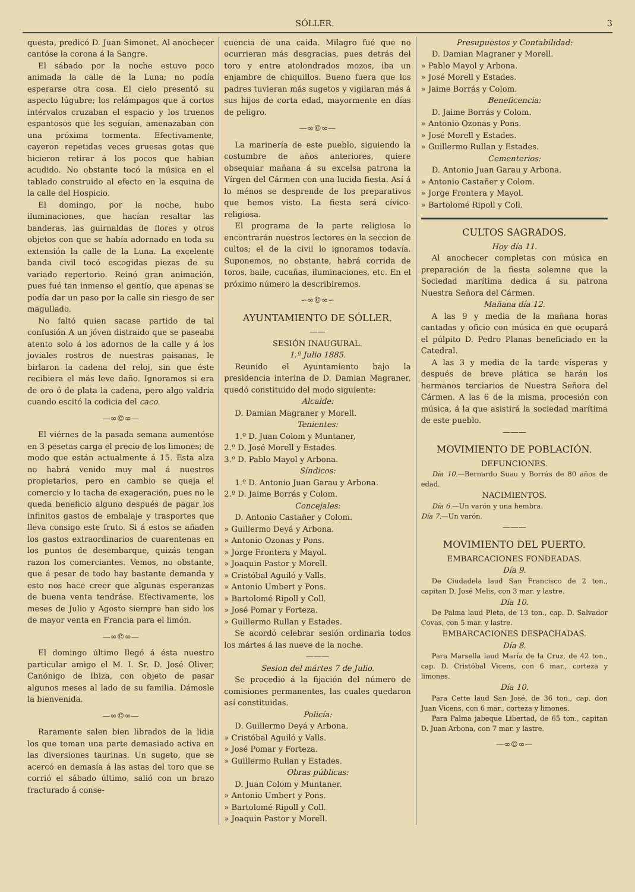SÓLLER. 3
questa, predicó D. Juan Simonet. Al anochecer cantóse la corona á la Sangre.
El sábado por la noche estuvo poco animada la calle de la Luna; no podía esperarse otra cosa. El cielo presentó su aspecto lúgubre; los relámpagos que á cortos intérvalos cruzaban el espacio y los truenos espantosos que les seguían, amenazaban con una próxima tormenta. Efectivamente, cayeron repetidas veces gruesas gotas que hicieron retirar á los pocos que habian acudido. No obstante tocó la música en el tablado construido al efecto en la esquina de la calle del Hospicio.
El domingo, por la noche, hubo iluminaciones, que hacían resaltar las banderas, las guirnaldas de flores y otros objetos con que se había adornado en toda su extensión la calle de la Luna. La excelente banda civil tocó escogidas piezas de su variado repertorio. Reinó gran animación, pues fué tan inmenso el gentío, que apenas se podía dar un paso por la calle sin riesgo de ser magullado.
No faltó quien sacase partido de tal confusión A un jóven distraido que se paseaba atento solo á los adornos de la calle y á los joviales rostros de nuestras paisanas, le birlaron la cadena del reloj, sin que éste recibiera el más leve daño. Ignoramos si era de oro ó de plata la cadena, pero algo valdría cuando escitó la codicia del caco.
—∞©∞—
El viérnes de la pasada semana aumentóse en 3 pesetas carga el precio de los limones; de modo que están actualmente á 15. Esta alza no habrá venido muy mal á nuestros propietarios, pero en cambio se queja el comercio y lo tacha de exageración, pues no le queda beneficio alguno después de pagar los infinitos gastos de embalaje y trasportes que lleva consigo este fruto. Si á estos se añaden los gastos extraordinarios de cuarentenas en los puntos de desembarque, quizás tengan razon los comerciantes. Vemos, no obstante, que á pesar de todo hay bastante demanda y esto nos hace creer que algunas esperanzas de buena venta tendráse. Efectivamente, los meses de Julio y Agosto siempre han sido los de mayor venta en Francia para el limón.
—∞©∞—
El domingo último llegó á ésta nuestro particular amigo el M. I. Sr. D. José Oliver, Canónigo de Ibiza, con objeto de pasar algunos meses al lado de su familia. Dámosle la bienvenida.
—∞©∞—
Raramente salen bien librados de la lidia los que toman una parte demasiado activa en las diversiones taurinas. Un sugeto, que se acercó en demasía á las astas del toro que se corrió el sábado último, salió con un brazo fracturado á conse-
cuencia de una caida. Milagro fué que no ocurrieran más desgracias, pues detrás del toro y entre atolondrados mozos, iba un enjambre de chiquillos. Bueno fuera que los padres tuvieran más sugetos y vigilaran más á sus hijos de corta edad, mayormente en días de peligro.
—∞©∞—
La marinería de este pueblo, siguiendo la costumbre de años anteriores, quiere obsequiar mañana á su excelsa patrona la Vírgen del Cármen con una lucida fiesta. Así á lo ménos se desprende de los preparativos que hemos visto. La fiesta será cívico-religiosa.
El programa de la parte religiosa lo encontrarán nuestros lectores en la seccion de cultos; el de la civil lo ignoramos todavía. Suponemos, no obstante, habrá corrida de toros, baile, cucañas, iluminaciones, etc. En el próximo número la describiremos.
∽∞©∞∽
AYUNTAMIENTO DE SÓLLER.
——
SESIÓN INAUGURAL.
1.º Julio 1885.
Reunido el Ayuntamiento bajo la presidencia interina de D. Damian Magraner, quedó constituido del modo siguiente:
Alcalde:
D. Damian Magraner y Morell.
Tenientes:
1.º D. Juan Colom y Muntaner,
2.º D. José Morell y Estades.
3.º D. Pablo Mayol y Arbona.
Síndicos:
1.º D. Antonio Juan Garau y Arbona.
2.º D. Jaime Borrás y Colom.
Concejales:
D. Antonio Castañer y Colom.
» Guillermo Deyá y Arbona.
» Antonio Ozonas y Pons.
» Jorge Frontera y Mayol.
» Joaquin Pastor y Morell.
» Cristóbal Aguiló y Valls.
» Antonio Umbert y Pons.
» Bartolomé Ripoll y Coll.
» José Pomar y Forteza.
» Guillermo Rullan y Estades.
Se acordó celebrar sesión ordinaria todos los mártes á las nueve de la noche.
———
Sesion del mártes 7 de Julio.
Se procedió á la fijación del número de comisiones permanentes, las cuales quedaron así constituidas.
Policía:
D. Guillermo Deyá y Arbona.
» Cristóbal Aguiló y Valls.
» José Pomar y Forteza.
» Guillermo Rullan y Estades.
Obras públicas:
D. Juan Colom y Muntaner.
» Antonio Umbert y Pons.
» Bartolomé Ripoll y Coll.
» Joaquin Pastor y Morell.
Presupuestos y Contabilidad:
D. Damian Magraner y Morell.
» Pablo Mayol y Arbona.
» José Morell y Estades.
» Jaime Borrás y Colom.
Beneficencia:
D. Jaime Borrás y Colom.
» Antonio Ozonas y Pons.
» José Morell y Estades.
» Guillermo Rullan y Estades.
Cementerios:
D. Antonio Juan Garau y Arbona.
» Antonio Castañer y Colom.
» Jorge Frontera y Mayol.
» Bartolomé Ripoll y Coll.
CULTOS SAGRADOS.
Hoy día 11.
Al anochecer completas con música en preparación de la fiesta solemne que la Sociedad marítima dedica á su patrona Nuestra Señora del Cármen.
Mañana día 12.
A las 9 y media de la mañana horas cantadas y oficio con música en que ocupará el púlpito D. Pedro Planas beneficiado en la Catedral.
A las 3 y media de la tarde vísperas y después de breve plática se harán los hermanos terciarios de Nuestra Señora del Cármen. A las 6 de la misma, procesión con música, á la que asistirá la sociedad marítima de este pueblo.
———
MOVIMIENTO DE POBLACIÓN.
DEFUNCIONES.
Día 10.—Bernardo Suau y Borrás de 80 años de edad.
NACIMIENTOS.
Día 6.—Un varón y una hembra.
Día 7.—Un varón.
———
MOVIMIENTO DEL PUERTO.
EMBARCACIONES FONDEADAS.
Día 9.
De Ciudadela laud San Francisco de 2 ton., capitan D. José Melis, con 3 mar. y lastre.
Día 10.
De Palma laud Pleta, de 13 ton., cap. D. Salvador Covas, con 5 mar. y lastre.
EMBARCACIONES DESPACHADAS.
Día 8.
Para Marsella laud María de la Cruz, de 42 ton., cap. D. Cristóbal Vicens, con 6 mar., corteza y limones.
Día 10.
Para Cette laud San José, de 36 ton., cap. don Juan Vicens, con 6 mar., corteza y limones.
Para Palma jabeque Libertad, de 65 ton., capitan D. Juan Arbona, con 7 mar. y lastre.
—∞©∞—